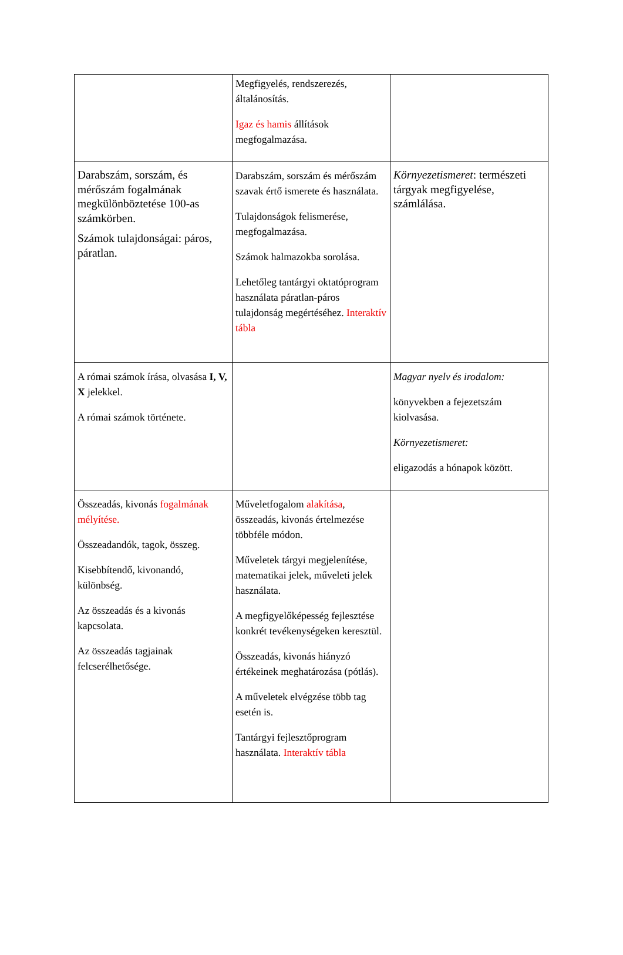| | Megfigyelés, rendszerezés, általánosítás. Igaz és hamis állítások megfogalmazása. | |
| Darabszám, sorszám, és mérőszám fogalmának megkülönböztetése 100-as számkörben. Számok tulajdonságai: páros, páratlan. | Darabszám, sorszám és mérőszám szavak értő ismerete és használata. Tulajdonságok felismerése, megfogalmazása. Számok halmazokba sorolása. Lehetőleg tantárgyi oktatóprogram használata páratlan-páros tulajdonság megértéséhez. Interaktív tábla | Környezetismeret : természeti tárgyak megfigyelése, számlálása. |
| A római számok írása, olvasása I, V, X jelekkel. A római számok története. | | Magyar nyelv és irodalom: könyvekben a fejezetszám kiolvasása. Környezetismeret: eligazodás a hónapok között. |
| Összeadás, kivonás fogalmának mélyítése. Összeadandók, tagok, összeg. Kisebbítendő, kivonandó, különbség. Az összeadás és a kivonás kapcsolata. Az összeadás tagjainak felcserélhetősége. | Műveletfogalom alakítása , összeadás, kivonás értelmezése többféle módon. Műveletek tárgyi megjelenítése, matematikai jelek, műveleti jelek használata. A megfigyelőképesség fejlesztése konkrét tevékenységeken keresztül. Összeadás, kivonás hiányzó értékeinek meghatározása (pótlás). A műveletek elvégzése több tag esetén is. Tantárgyi fejlesztőprogram használata. Interaktív tábla | |